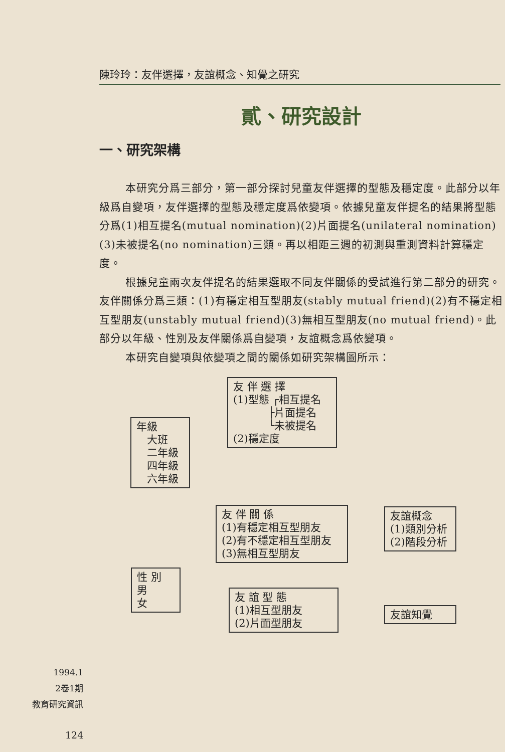陳玲玲：友伴選擇，友誼概念、知覺之研究
貳、研究設計
一、研究架構
本研究分爲三部分，第一部分探討兒童友伴選擇的型態及穩定度。此部分以年級爲自變項，友伴選擇的型態及穩定度爲依變項。依據兒童友伴提名的結果將型態分爲(1)相互提名(mutual nomination)(2)片面提名(unilateral nomination)(3)未被提名(no nomination)三類。再以相距三週的初測與重測資料計算穩定度。
根據兒童兩次友伴提名的結果選取不同友伴關係的受試進行第二部分的研究。友伴關係分爲三類：(1)有穩定相互型朋友(stably mutual friend)(2)有不穩定相互型朋友(unstably mutual friend)(3)無相互型朋友(no mutual friend)。此部分以年級、性別及友伴關係爲自變項，友誼概念爲依變項。
本研究自變項與依變項之間的關係如研究架構圖所示：
友 伴 選 擇
(1)型態 ┌相互提名
　　　 ├片面提名
　　　 └未被提名
(2)穩定度
年級
　大班
　二年級
　四年級
　六年級
友 伴 關 係
(1)有穩定相互型朋友
(2)有不穩定相互型朋友
(3)無相互型朋友
友誼概念
(1)類別分析
(2)階段分析
性 別
男
女
友 誼 型 態
(1)相互型朋友
(2)片面型朋友
友誼知覺
1994.1
2卷1期
教育研究資訊
124